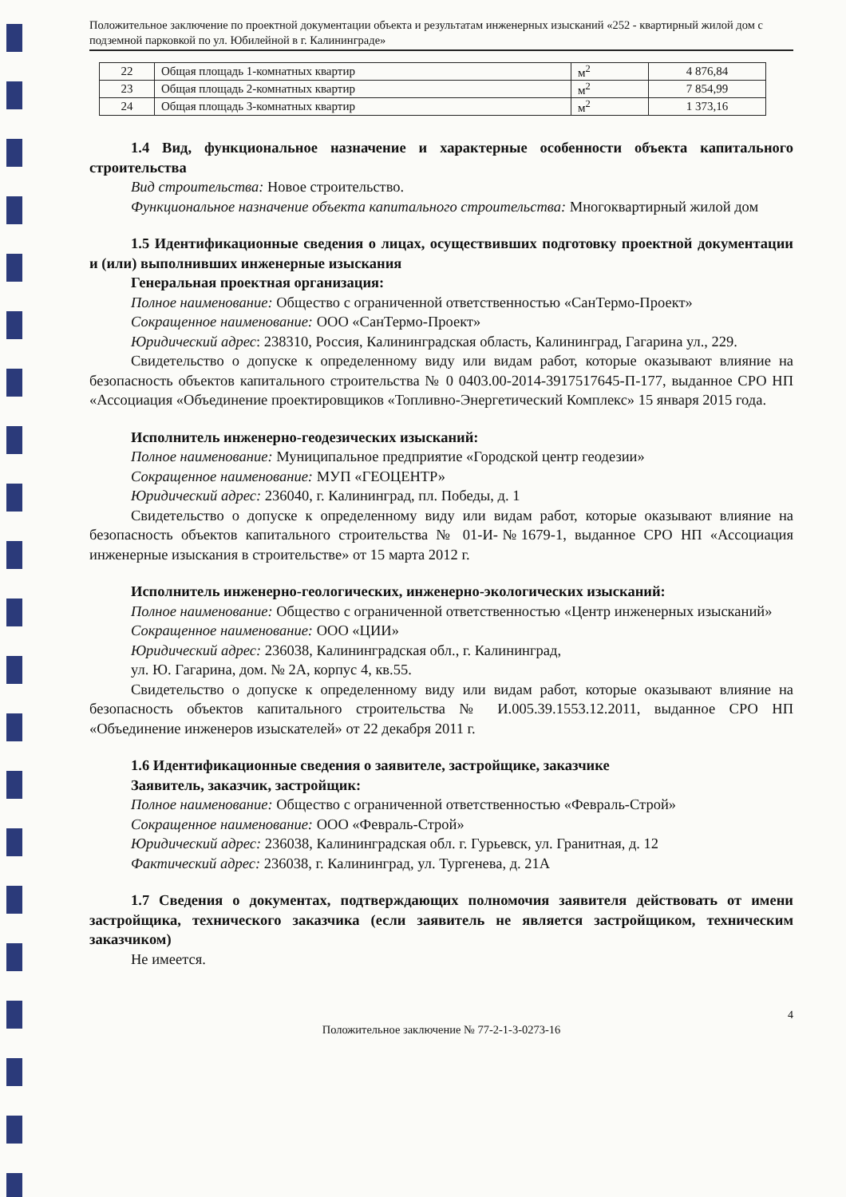Положительное заключение по проектной документации объекта и результатам инженерных изысканий «252 - квартирный жилой дом с подземной парковкой по ул. Юбилейной в г. Калининграде»
| 22 | Общая площадь 1-комнатных квартир | м<sup>2</sup> | 4 876,84 |
| 23 | Общая площадь 2-комнатных квартир | м<sup>2</sup> | 7 854,99 |
| 24 | Общая площадь 3-комнатных квартир | м<sup>2</sup> | 1 373,16 |
1.4 Вид, функциональное назначение и характерные особенности объекта капитального строительства
Вид строительства: Новое строительство.
Функциональное назначение объекта капитального строительства: Многоквартирный жилой дом
1.5 Идентификационные сведения о лицах, осуществивших подготовку проектной документации и (или) выполнивших инженерные изыскания
Генеральная проектная организация:
Полное наименование: Общество с ограниченной ответственностью «СанТермо-Проект»
Сокращенное наименование: ООО «СанТермо-Проект»
Юридический адрес: 238310, Россия, Калининградская область, Калининград, Гагарина ул., 229.
Свидетельство о допуске к определенному виду или видам работ, которые оказывают влияние на безопасность объектов капитального строительства № 0 0403.00-2014-3917517645-П-177, выданное СРО НП «Ассоциация «Объединение проектировщиков «Топливно-Энергетический Комплекс» 15 января 2015 года.
Исполнитель инженерно-геодезических изысканий:
Полное наименование: Муниципальное предприятие «Городской центр геодезии»
Сокращенное наименование: МУП «ГЕОЦЕНТР»
Юридический адрес: 236040, г. Калининград, пл. Победы, д. 1
Свидетельство о допуске к определенному виду или видам работ, которые оказывают влияние на безопасность объектов капитального строительства № 01-И-№1679-1, выданное СРО НП «Ассоциация инженерные изыскания в строительстве» от 15 марта 2012 г.
Исполнитель инженерно-геологических, инженерно-экологических изысканий:
Полное наименование: Общество с ограниченной ответственностью «Центр инженерных изысканий»
Сокращенное наименование: ООО «ЦИИ»
Юридический адрес: 236038, Калининградская обл., г. Калининград,
ул. Ю. Гагарина, дом. № 2А, корпус 4, кв.55.
Свидетельство о допуске к определенному виду или видам работ, которые оказывают влияние на безопасность объектов капитального строительства № И.005.39.1553.12.2011, выданное СРО НП «Объединение инженеров изыскателей» от 22 декабря 2011 г.
1.6 Идентификационные сведения о заявителе, застройщике, заказчике
Заявитель, заказчик, застройщик:
Полное наименование: Общество с ограниченной ответственностью «Февраль-Строй»
Сокращенное наименование: ООО «Февраль-Строй»
Юридический адрес: 236038, Калининградская обл. г. Гурьевск, ул. Гранитная, д. 12
Фактический адрес: 236038, г. Калининград, ул. Тургенева, д. 21А
1.7 Сведения о документах, подтверждающих полномочия заявителя действовать от имени застройщика, технического заказчика (если заявитель не является застройщиком, техническим заказчиком)
Не имеется.
4
Положительное заключение № 77-2-1-3-0273-16